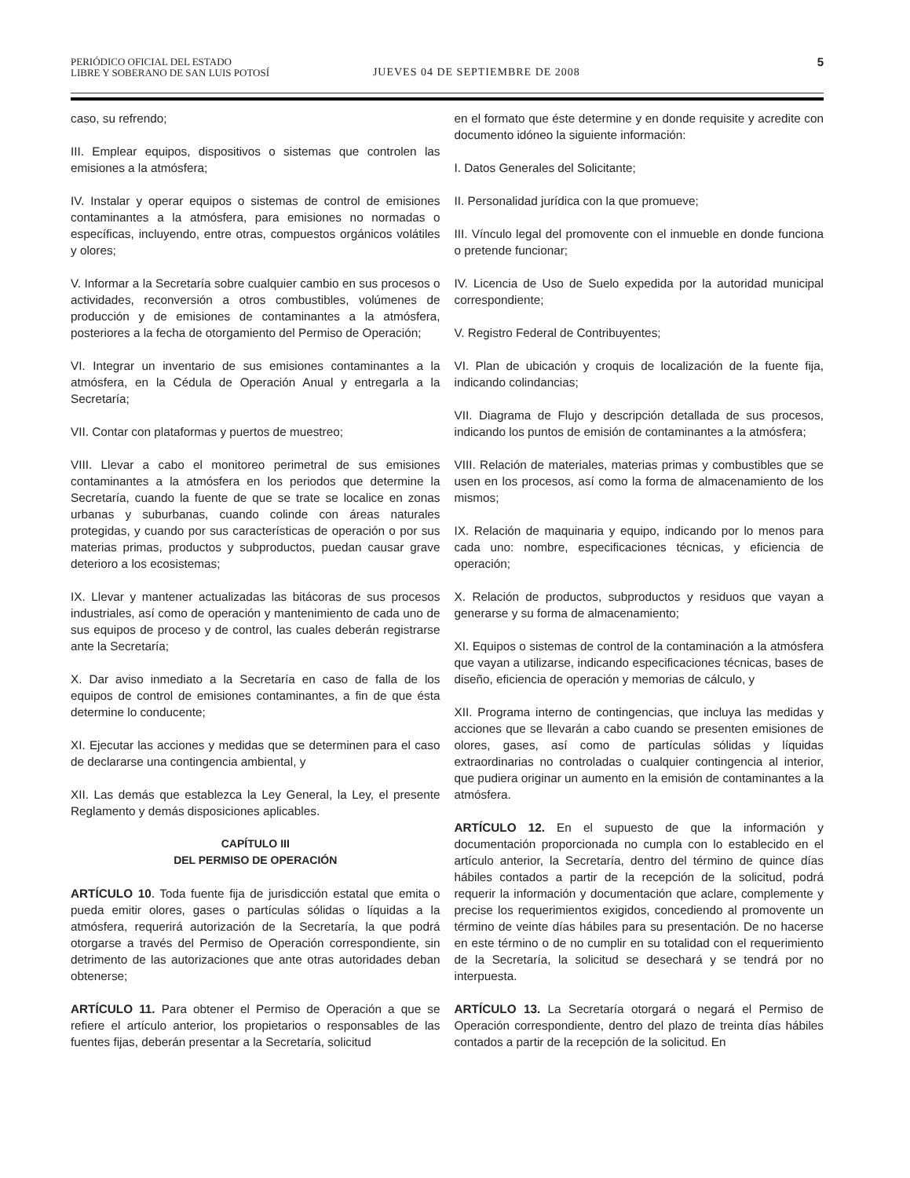PERIÓDICO OFICIAL DEL ESTADO
LIBRE Y SOBERANO DE SAN LUIS POTOSÍ
JUEVES 04 DE SEPTIEMBRE DE 2008
5
caso, su refrendo;
III. Emplear equipos, dispositivos o sistemas que controlen las emisiones a la atmósfera;
IV. Instalar y operar equipos o sistemas de control de emisiones contaminantes a la atmósfera, para emisiones no normadas o específicas, incluyendo, entre otras, compuestos orgánicos volátiles y olores;
V. Informar a la Secretaría sobre cualquier cambio en sus procesos o actividades, reconversión a otros combustibles, volúmenes de producción y de emisiones de contaminantes a la atmósfera, posteriores a la fecha de otorgamiento del Permiso de Operación;
VI. Integrar un inventario de sus emisiones contaminantes a la atmósfera, en la Cédula de Operación Anual y entregarla a la Secretaría;
VII. Contar con plataformas y puertos de muestreo;
VIII. Llevar a cabo el monitoreo perimetral de sus emisiones contaminantes a la atmósfera en los periodos que determine la Secretaría, cuando la fuente de que se trate se localice en zonas urbanas y suburbanas, cuando colinde con áreas naturales protegidas, y cuando por sus características de operación o por sus materias primas, productos y subproductos, puedan causar grave deterioro a los ecosistemas;
IX. Llevar y mantener actualizadas las bitácoras de sus procesos industriales, así como de operación y mantenimiento de cada uno de sus equipos de proceso y de control, las cuales deberán registrarse ante la Secretaría;
X. Dar aviso inmediato a la Secretaría en caso de falla de los equipos de control de emisiones contaminantes, a fin de que ésta determine lo conducente;
XI. Ejecutar las acciones y medidas que se determinen para el caso de declararse una contingencia ambiental, y
XII. Las demás que establezca la Ley General, la Ley, el presente Reglamento y demás disposiciones aplicables.
CAPÍTULO III
DEL PERMISO DE OPERACIÓN
ARTÍCULO 10. Toda fuente fija de jurisdicción estatal que emita o pueda emitir olores, gases o partículas sólidas o líquidas a la atmósfera, requerirá autorización de la Secretaría, la que podrá otorgarse a través del Permiso de Operación correspondiente, sin detrimento de las autorizaciones que ante otras autoridades deban obtenerse;
ARTÍCULO 11. Para obtener el Permiso de Operación a que se refiere el artículo anterior, los propietarios o responsables de las fuentes fijas, deberán presentar a la Secretaría, solicitud
en el formato que éste determine y en donde requisite y acredite con documento idóneo la siguiente información:
I. Datos Generales del Solicitante;
II. Personalidad jurídica con la que promueve;
III. Vínculo legal del promovente con el inmueble en donde funciona o pretende funcionar;
IV. Licencia de Uso de Suelo expedida por la autoridad municipal correspondiente;
V. Registro Federal de Contribuyentes;
VI. Plan de ubicación y croquis de localización de la fuente fija, indicando colindancias;
VII. Diagrama de Flujo y descripción detallada de sus procesos, indicando los puntos de emisión de contaminantes a la atmósfera;
VIII. Relación de materiales, materias primas y combustibles que se usen en los procesos, así como la forma de almacenamiento de los mismos;
IX. Relación de maquinaria y equipo, indicando por lo menos para cada uno: nombre, especificaciones técnicas, y eficiencia de operación;
X. Relación de productos, subproductos y residuos que vayan a generarse y su forma de almacenamiento;
XI. Equipos o sistemas de control de la contaminación a la atmósfera que vayan a utilizarse, indicando especificaciones técnicas, bases de diseño, eficiencia de operación y memorias de cálculo, y
XII. Programa interno de contingencias, que incluya las medidas y acciones que se llevarán a cabo cuando se presenten emisiones de olores, gases, así como de partículas sólidas y líquidas extraordinarias no controladas o cualquier contingencia al interior, que pudiera originar un aumento en la emisión de contaminantes a la atmósfera.
ARTÍCULO 12. En el supuesto de que la información y documentación proporcionada no cumpla con lo establecido en el artículo anterior, la Secretaría, dentro del término de quince días hábiles contados a partir de la recepción de la solicitud, podrá requerir la información y documentación que aclare, complemente y precise los requerimientos exigidos, concediendo al promovente un término de veinte días hábiles para su presentación. De no hacerse en este término o de no cumplir en su totalidad con el requerimiento de la Secretaría, la solicitud se desechará y se tendrá por no interpuesta.
ARTÍCULO 13. La Secretaría otorgará o negará el Permiso de Operación correspondiente, dentro del plazo de treinta días hábiles contados a partir de la recepción de la solicitud. En